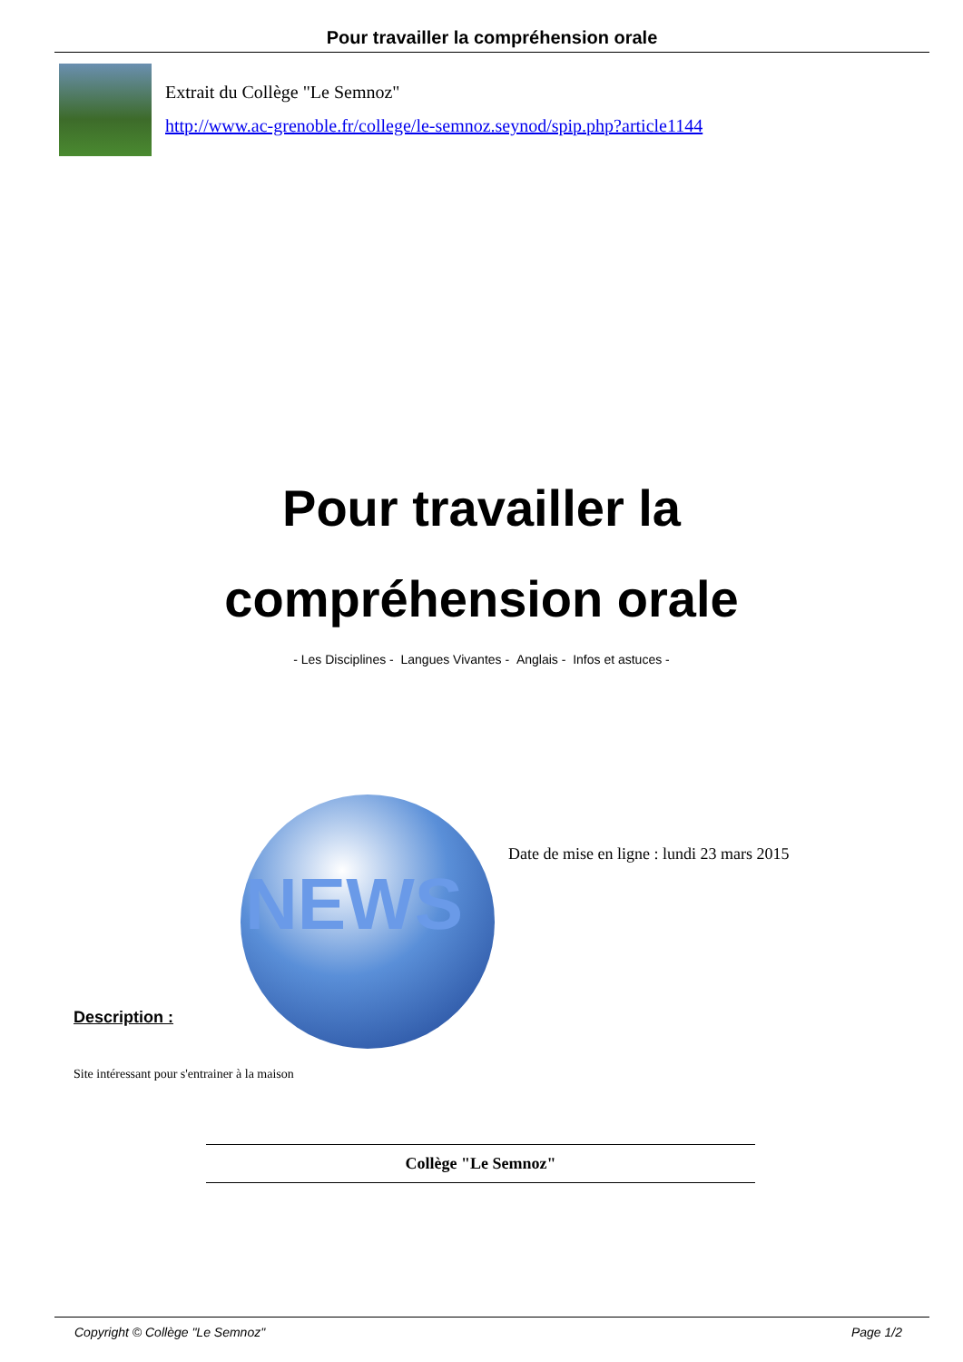Pour travailler la compréhension orale
Extrait du Collège "Le Semnoz"
http://www.ac-grenoble.fr/college/le-semnoz.seynod/spip.php?article1144
Pour travailler la
compréhension orale
- Les Disciplines - Langues Vivantes - Anglais - Infos et astuces -
NEWS
Date de mise en ligne : lundi 23 mars 2015
Description :
Site intéressant pour s'entrainer à la maison
Collège "Le Semnoz"
Copyright © Collège "Le Semnoz" Page 1/2